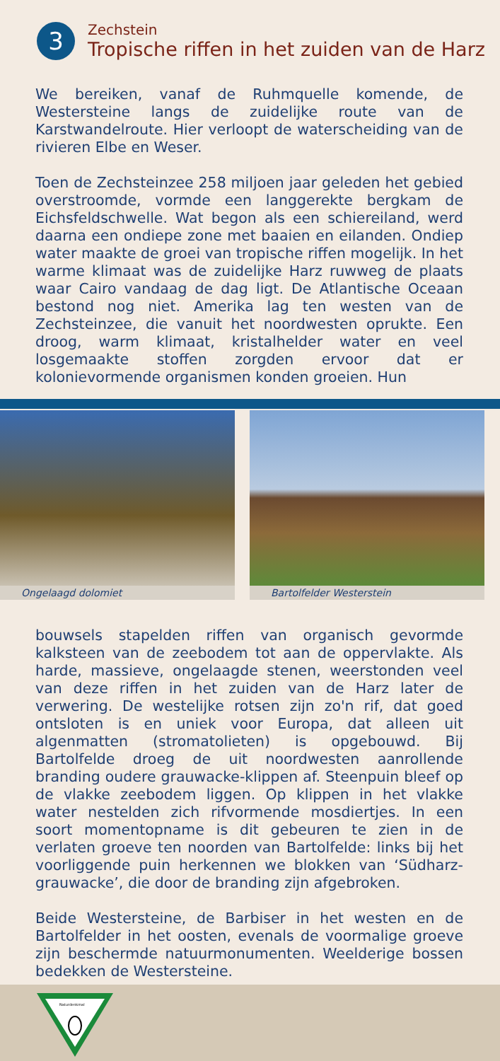3
Zechstein
Tropische riffen in het zuiden van de Harz
We bereiken, vanaf de Ruhmquelle komende, de Westersteine langs de zuidelijke route van de Karstwandelroute. Hier verloopt de waterscheiding van de rivieren Elbe en Weser.
Toen de Zechsteinzee 258 miljoen jaar geleden het gebied overstroomde, vormde een langgerekte bergkam de Eichsfeldschwelle. Wat begon als een schiereiland, werd daarna een ondiepe zone met baaien en eilanden. Ondiep water maakte de groei van tropische riffen mogelijk. In het warme klimaat was de zuidelijke Harz ruwweg de plaats waar Cairo vandaag de dag ligt. De Atlantische Oceaan bestond nog niet. Amerika lag ten westen van de Zechsteinzee, die vanuit het noordwesten oprukte. Een droog, warm klimaat, kristalhelder water en veel losgemaakte stoffen zorgden ervoor dat er kolonievormende organismen konden groeien. Hun
Ongelaagd dolomiet Bartolfelder Westerstein
bouwsels stapelden riffen van organisch gevormde kalksteen van de zeebodem tot aan de oppervlakte. Als harde, massieve, ongelaagde stenen, weerstonden veel van deze riffen in het zuiden van de Harz later de verwering. De westelijke rotsen zijn zo'n rif, dat goed ontsloten is en uniek voor Europa, dat alleen uit algenmatten (stromatolieten) is opgebouwd. Bij Bartolfelde droeg de uit noordwesten aanrollende branding oudere grauwacke-klippen af. Steenpuin bleef op de vlakke zeebodem liggen. Op klippen in het vlakke water nestelden zich rifvormende mosdiertjes. In een soort momentopname is dit gebeuren te zien in de verlaten groeve ten noorden van Bartolfelde: links bij het voorliggende puin herkennen we blokken van ‘Südharz-grauwacke’, die door de branding zijn afgebroken.
Beide Westersteine, de Barbiser in het westen en de Bartolfelder in het oosten, evenals de voormalige groeve zijn beschermde natuurmonumenten. Weelderige bossen bedekken de Westersteine.
Naturdenkmal